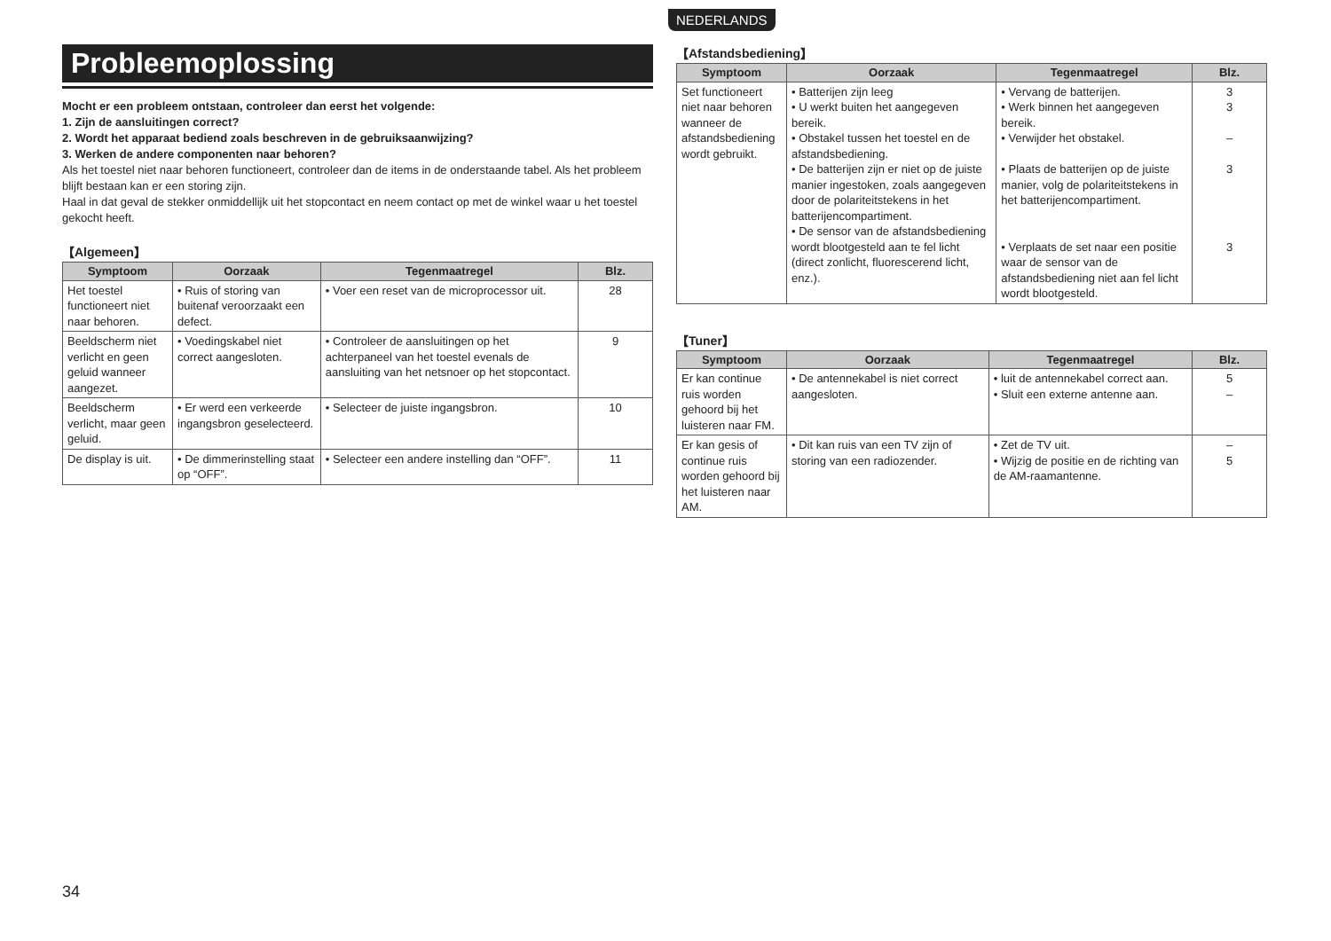Probleemoplossing
Mocht er een probleem ontstaan, controleer dan eerst het volgende:
1. Zijn de aansluitingen correct?
2. Wordt het apparaat bediend zoals beschreven in de gebruiksaanwijzing?
3. Werken de andere componenten naar behoren?
Als het toestel niet naar behoren functioneert, controleer dan de items in de onderstaande tabel. Als het probleem blijft bestaan kan er een storing zijn.
Haal in dat geval de stekker onmiddellijk uit het stopcontact en neem contact op met de winkel waar u het toestel gekocht heeft.
【Algemeen】
| Symptoom | Oorzaak | Tegenmaatregel | Blz. |
| --- | --- | --- | --- |
| Het toestel functioneert niet naar behoren. | • Ruis of storing van buitenaf veroorzaakt een defect. | • Voer een reset van de microprocessor uit. | 28 |
| Beeldscherm niet verlicht en geen geluid wanneer aangezet. | • Voedingskabel niet correct aangesloten. | • Controleer de aansluitingen op het achterpaneel van het toestel evenals de aansluiting van het netsnoer op het stopcontact. | 9 |
| Beeldscherm verlicht, maar geen geluid. | • Er werd een verkeerde ingangsbron geselecteerd. | • Selecteer de juiste ingangsbron. | 10 |
| De display is uit. | • De dimmerinstelling staat op “OFF”. | • Selecteer een andere instelling dan “OFF”. | 11 |
NEDERLANDS
【Afstandsbediening】
| Symptoom | Oorzaak | Tegenmaatregel | Blz. |
| --- | --- | --- | --- |
| Set functioneert niet naar behoren wanneer de afstandsbediening wordt gebruikt. | • Batterijen zijn leeg • U werkt buiten het aangegeven bereik. • Obstakel tussen het toestel en de afstandsbediening. • De batterijen zijn er niet op de juiste manier ingestoken, zoals aangegeven door de polariteitstekens in het batterijencompartiment. • De sensor van de afstandsbediening wordt blootgesteld aan te fel licht (direct zonlicht, fluorescerend licht, enz.). | • Vervang de batterijen. • Werk binnen het aangegeven bereik. • Verwijder het obstakel. • Plaats de batterijen op de juiste manier, volg de polariteitstekens in het batterijencompartiment. • Verplaats de set naar een positie waar de sensor van de afstandsbediening niet aan fel licht wordt blootgesteld. | 3 3 – 3 3 |
【Tuner】
| Symptoom | Oorzaak | Tegenmaatregel | Blz. |
| --- | --- | --- | --- |
| Er kan continue ruis worden gehoord bij het luisteren naar FM. | • De antennekabel is niet correct aangesloten. | • luit de antennekabel correct aan. • Sluit een externe antenne aan. | 5 – |
| Er kan gesis of continue ruis worden gehoord bij het luisteren naar AM. | • Dit kan ruis van een TV zijn of storing van een radiozender. | • Zet de TV uit. • Wijzig de positie en de richting van de AM-raamantenne. | – 5 |
34